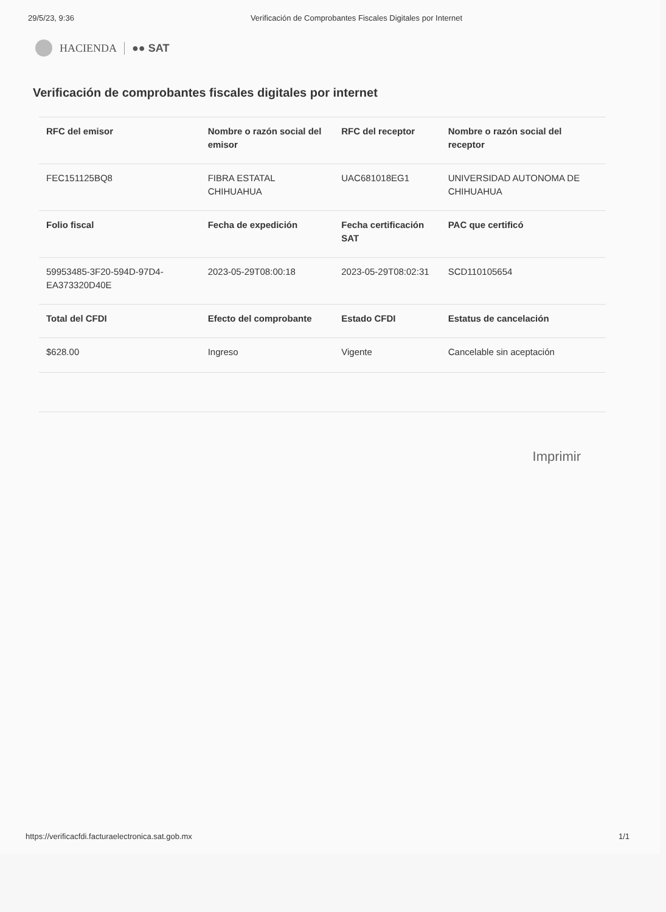29/5/23, 9:36 Verificación de Comprobantes Fiscales Digitales por Internet
HACIENDA ●● SAT
Verificación de comprobantes fiscales digitales por internet
| RFC del emisor | Nombre o razón social del emisor | RFC del receptor | Nombre o razón social del receptor |
| --- | --- | --- | --- |
| FEC151125BQ8 | FIBRA ESTATAL CHIHUAHUA | UAC681018EG1 | UNIVERSIDAD AUTONOMA DE CHIHUAHUA |
| Folio fiscal | Fecha de expedición | Fecha certificación SAT | PAC que certificó |
| 59953485-3F20-594D-97D4-EA373320D40E | 2023-05-29T08:00:18 | 2023-05-29T08:02:31 | SCD110105654 |
| Total del CFDI | Efecto del comprobante | Estado CFDI | Estatus de cancelación |
| $628.00 | Ingreso | Vigente | Cancelable sin aceptación |
Imprimir
https://verificacfdi.facturaelectronica.sat.gob.mx 1/1